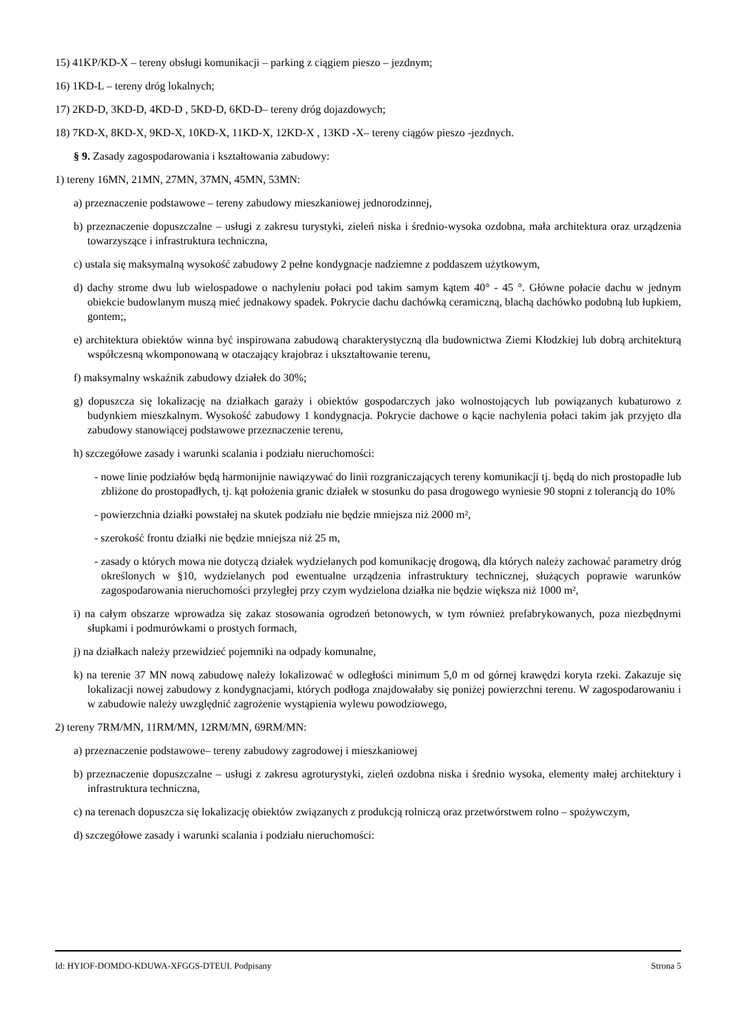15) 41KP/KD-X – tereny obsługi komunikacji – parking z ciągiem pieszo – jezdnym;
16) 1KD-L – tereny dróg lokalnych;
17) 2KD-D, 3KD-D, 4KD-D , 5KD-D, 6KD-D– tereny dróg dojazdowych;
18) 7KD-X, 8KD-X, 9KD-X, 10KD-X, 11KD-X, 12KD-X , 13KD -X– tereny ciągów pieszo -jezdnych.
§ 9. Zasady zagospodarowania i kształtowania zabudowy:
1) tereny 16MN, 21MN, 27MN, 37MN, 45MN, 53MN:
a) przeznaczenie podstawowe – tereny zabudowy mieszkaniowej jednorodzinnej,
b) przeznaczenie dopuszczalne – usługi z zakresu turystyki, zieleń niska i średnio-wysoka ozdobna, mała architektura oraz urządzenia towarzyszące i infrastruktura techniczna,
c) ustala się maksymalną wysokość zabudowy 2 pełne kondygnacje nadziemne z poddaszem użytkowym,
d) dachy strome dwu lub wielospadowe o nachyleniu połaci pod takim samym kątem 40° - 45 °. Główne połacie dachu w jednym obiekcie budowlanym muszą mieć jednakowy spadek. Pokrycie dachu dachówką ceramiczną, blachą dachówko podobną lub łupkiem, gontem;,
e) architektura obiektów winna być inspirowana zabudową charakterystyczną dla budownictwa Ziemi Kłodzkiej lub dobrą architekturą współczesną wkomponowaną w otaczający krajobraz i ukształtowanie terenu,
f) maksymalny wskaźnik zabudowy działek do 30%;
g) dopuszcza się lokalizację na działkach garaży i obiektów gospodarczych jako wolnostojących lub powiązanych kubaturowo z budynkiem mieszkalnym. Wysokość zabudowy 1 kondygnacja. Pokrycie dachowe o kącie nachylenia połaci takim jak przyjęto dla zabudowy stanowiącej podstawowe przeznaczenie terenu,
h) szczegółowe zasady i warunki scalania i podziału nieruchomości:
- nowe linie podziałów będą harmonijnie nawiązywać do linii rozgraniczających tereny komunikacji tj. będą do nich prostopadłe lub zbliżone do prostopadłych, tj. kąt położenia granic działek w stosunku do pasa drogowego wyniesie 90 stopni z tolerancją do 10%
- powierzchnia działki powstałej na skutek podziału nie będzie mniejsza niż 2000 m²,
- szerokość frontu działki nie będzie mniejsza niż 25 m,
- zasady o których mowa nie dotyczą działek wydzielanych pod komunikację drogową, dla których należy zachować parametry dróg określonych w §10, wydzielanych pod ewentualne urządzenia infrastruktury technicznej, służących poprawie warunków zagospodarowania nieruchomości przyległej przy czym wydzielona działka nie będzie większa niż 1000 m²,
i) na całym obszarze wprowadza się zakaz stosowania ogrodzeń betonowych, w tym również prefabrykowanych, poza niezbędnymi słupkami i podmurówkami o prostych formach,
j) na działkach należy przewidzieć pojemniki na odpady komunalne,
k) na terenie 37 MN nową zabudowę należy lokalizować w odległości minimum 5,0 m od górnej krawędzi koryta rzeki. Zakazuje się lokalizacji nowej zabudowy z kondygnacjami, których podłoga znajdowałaby się poniżej powierzchni terenu. W zagospodarowaniu i w zabudowie należy uwzględnić zagrożenie wystąpienia wylewu powodziowego,
2) tereny 7RM/MN, 11RM/MN, 12RM/MN, 69RM/MN:
a) przeznaczenie podstawowe– tereny zabudowy zagrodowej i mieszkaniowej
b) przeznaczenie dopuszczalne – usługi z zakresu agroturystyki, zieleń ozdobna niska i średnio wysoka, elementy małej architektury i infrastruktura techniczna,
c) na terenach dopuszcza się lokalizację obiektów związanych z produkcją rolniczą oraz przetwórstwem rolno – spożywczym,
d) szczegółowe zasady i warunki scalania i podziału nieruchomości:
Id: HYIOF-DOMDO-KDUWA-XFGGS-DTEUI. Podpisany Strona 5